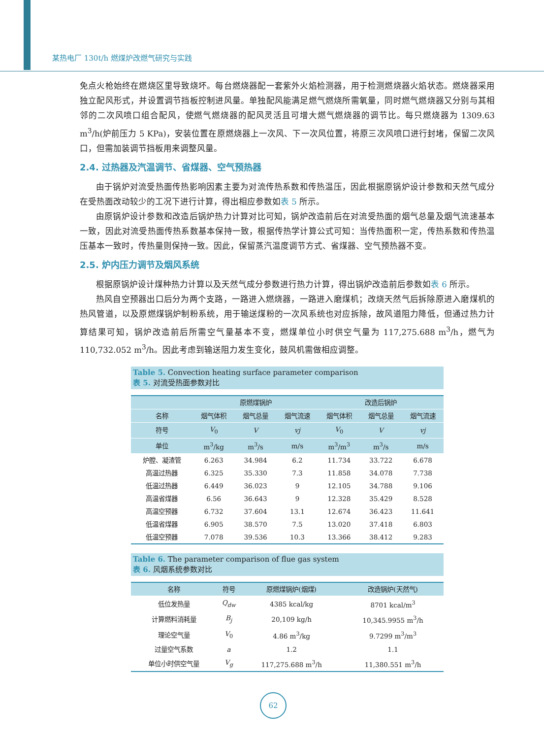某热电厂 130t/h 燃煤炉改燃气研究与实践
免点火枪始终在燃烧区里导致烧坏。每台燃烧器配一套紫外火焰检测器，用于检测燃烧器火焰状态。燃烧器采用独立配风形式，并设置调节挡板控制进风量。单独配风能满足燃气燃烧所需氧量，同时燃气燃烧器又分别与其相邻的二次风喷口组合配风，使燃气燃烧器的配风灵活且可增大燃气燃烧器的调节比。每只燃烧器为 1309.63 m<sup>3</sup>/h(炉前压力 5 KPa)，安装位置在原燃烧器上一次风、下一次风位置，将原三次风喷口进行封堵，保留二次风口，但需加装调节挡板用来调整风量。
2.4. 过热器及汽温调节、省煤器、空气预热器
由于锅炉对流受热面传热影响因素主要为对流传热系数和传热温压，因此根据原锅炉设计参数和天然气成分在受热面改动较少的工况下进行计算，得出相应参数如表 5 所示。
由原锅炉设计参数和改造后锅炉热力计算对比可知，锅炉改造前后在对流受热面的烟气总量及烟气流速基本一致，因此对流受热面传热系数基本保持一致，根据传热学计算公式可知：当传热面积一定，传热系数和传热温压基本一致时，传热量则保持一致。因此，保留蒸汽温度调节方式、省煤器、空气预热器不变。
2.5. 炉内压力调节及烟风系统
根据原锅炉设计煤种热力计算以及天然气成分参数进行热力计算，得出锅炉改造前后参数如表 6 所示。
热风自空预器出口后分为两个支路，一路进入燃烧器，一路进入磨煤机；改烧天然气后拆除原进入磨煤机的热风管道，以及原燃煤锅炉制粉系统，用于输送煤粉的一次风系统也对应拆除，故风道阻力降低，但通过热力计算结果可知，锅炉改造前后所需空气量基本不变，燃煤单位小时供空气量为 117,275.688 m<sup>3</sup>/h，燃气为 110,732.052 m<sup>3</sup>/h。因此考虑到输送阻力发生变化，鼓风机需做相应调整。
Table 5. Convection heating surface parameter comparison
表 5. 对流受热面参数对比
| | 原燃煤锅炉 | | | 改造后锅炉 | | |
| --- | --- | --- | --- | --- | --- | --- |
| 名称 | 烟气体积 | 烟气总量 | 烟气流速 | 烟气体积 | 烟气总量 | 烟气流速 |
| 符号 | V<sub>0</sub> | V | vj | V<sub>0</sub> | V | vj |
| 单位 | m<sup>3</sup>/kg | m<sup>3</sup>/s | m/s | m<sup>3</sup>/m<sup>3</sup> | m<sup>3</sup>/s | m/s |
| 炉膛、凝渣管 | 6.263 | 34.984 | 6.2 | 11.734 | 33.722 | 6.678 |
| 高温过热器 | 6.325 | 35.330 | 7.3 | 11.858 | 34.078 | 7.738 |
| 低温过热器 | 6.449 | 36.023 | 9 | 12.105 | 34.788 | 9.106 |
| 高温省煤器 | 6.56 | 36.643 | 9 | 12.328 | 35.429 | 8.528 |
| 高温空预器 | 6.732 | 37.604 | 13.1 | 12.674 | 36.423 | 11.641 |
| 低温省煤器 | 6.905 | 38.570 | 7.5 | 13.020 | 37.418 | 6.803 |
| 低温空预器 | 7.078 | 39.536 | 10.3 | 13.366 | 38.412 | 9.283 |
Table 6. The parameter comparison of flue gas system
表 6. 风烟系统参数对比
| 名称 | 符号 | 原燃煤锅炉(烟煤) | 改造锅炉(天然气) |
| --- | --- | --- | --- |
| 低位发热量 | Q<sub>dw</sub> | 4385 kcal/kg | 8701 kcal/m<sup>3</sup> |
| 计算燃料消耗量 | B<sub>j</sub> | 20,109 kg/h | 10,345.9955 m<sup>3</sup>/h |
| 理论空气量 | V<sub>0</sub> | 4.86 m<sup>3</sup>/kg | 9.7299 m<sup>3</sup>/m<sup>3</sup> |
| 过量空气系数 | a | 1.2 | 1.1 |
| 单位小时供空气量 | V<sub>g</sub> | 117,275.688 m<sup>3</sup>/h | 11,380.551 m<sup>3</sup>/h |
62